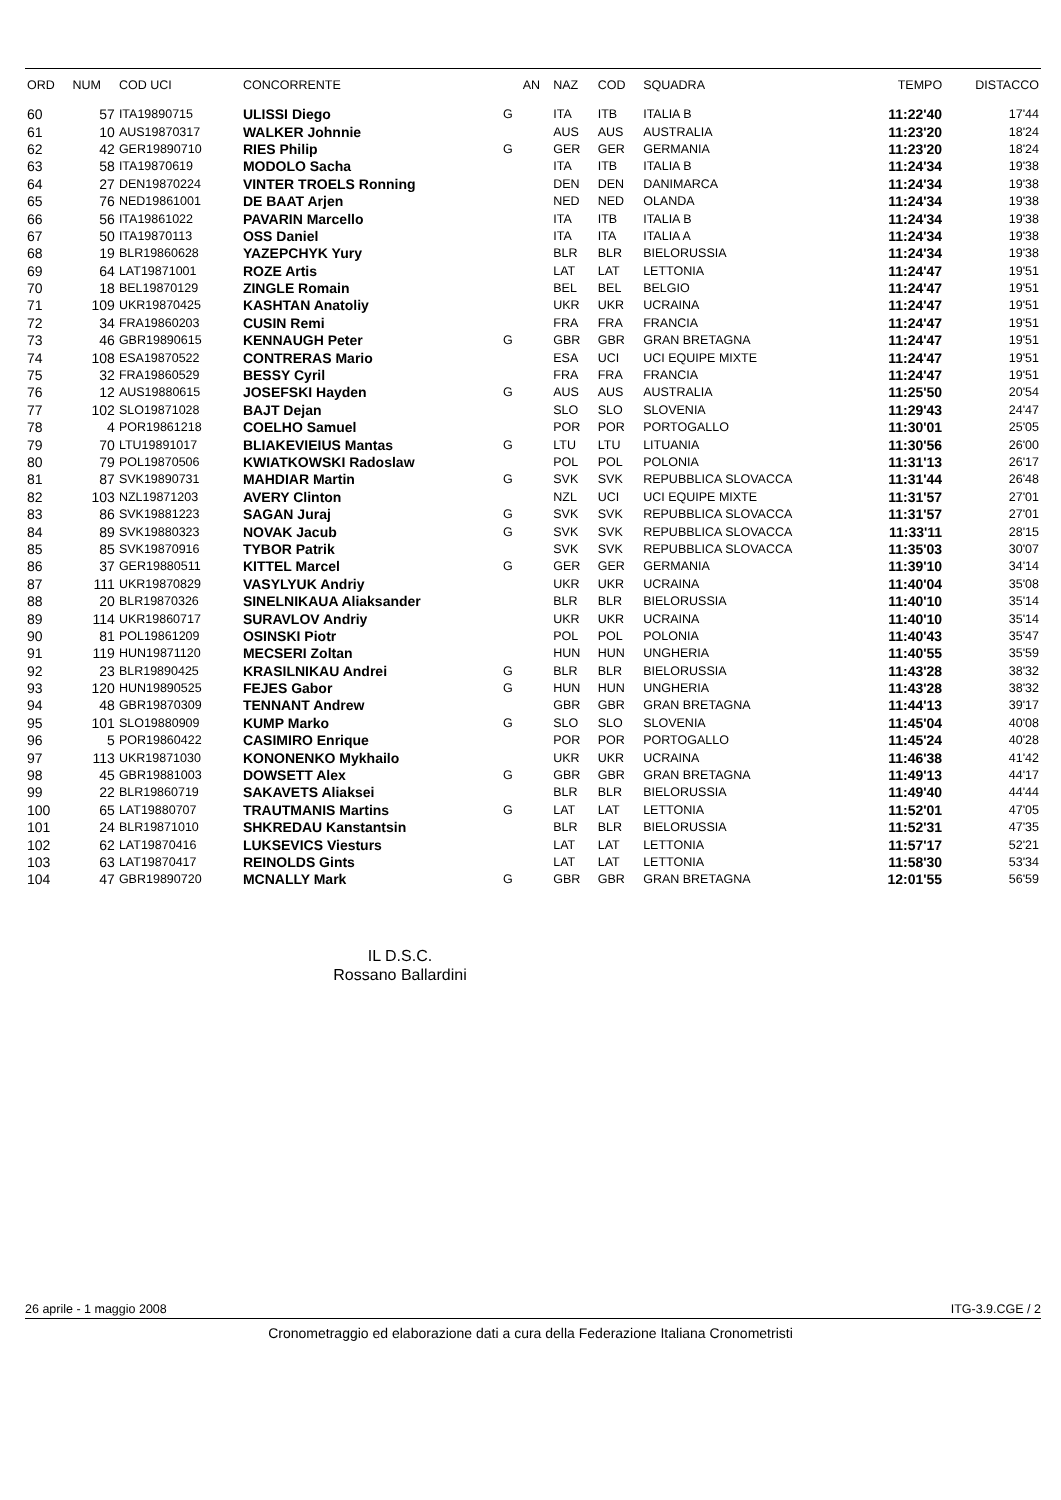| ORD | NUM | COD UCI | CONCORRENTE | | AN | NAZ | COD | SQUADRA | TEMPO | DISTACCO |
| --- | --- | --- | --- | --- | --- | --- | --- | --- | --- | --- |
| 60 | 57 | ITA19890715 | ULISSI Diego | G | | ITA | ITB | ITALIA B | 11:22'40 | 17'44 |
| 61 | 10 | AUS19870317 | WALKER Johnnie | | | AUS | AUS | AUSTRALIA | 11:23'20 | 18'24 |
| 62 | 42 | GER19890710 | RIES Philip | G | | GER | GER | GERMANIA | 11:23'20 | 18'24 |
| 63 | 58 | ITA19870619 | MODOLO Sacha | | | ITA | ITB | ITALIA B | 11:24'34 | 19'38 |
| 64 | 27 | DEN19870224 | VINTER TROELS Ronning | | | DEN | DEN | DANIMARCA | 11:24'34 | 19'38 |
| 65 | 76 | NED19861001 | DE BAAT Arjen | | | NED | NED | OLANDA | 11:24'34 | 19'38 |
| 66 | 56 | ITA19861022 | PAVARIN Marcello | | | ITA | ITB | ITALIA B | 11:24'34 | 19'38 |
| 67 | 50 | ITA19870113 | OSS Daniel | | | ITA | ITA | ITALIA A | 11:24'34 | 19'38 |
| 68 | 19 | BLR19860628 | YAZEPCHYK Yury | | | BLR | BLR | BIELORUSSIA | 11:24'34 | 19'38 |
| 69 | 64 | LAT19871001 | ROZE Artis | | | LAT | LAT | LETTONIA | 11:24'47 | 19'51 |
| 70 | 18 | BEL19870129 | ZINGLE Romain | | | BEL | BEL | BELGIO | 11:24'47 | 19'51 |
| 71 | 109 | UKR19870425 | KASHTAN Anatoliy | | | UKR | UKR | UCRAINA | 11:24'47 | 19'51 |
| 72 | 34 | FRA19860203 | CUSIN Remi | | | FRA | FRA | FRANCIA | 11:24'47 | 19'51 |
| 73 | 46 | GBR19890615 | KENNAUGH Peter | G | | GBR | GBR | GRAN BRETAGNA | 11:24'47 | 19'51 |
| 74 | 108 | ESA19870522 | CONTRERAS Mario | | | ESA | UCI | UCI EQUIPE MIXTE | 11:24'47 | 19'51 |
| 75 | 32 | FRA19860529 | BESSY Cyril | | | FRA | FRA | FRANCIA | 11:24'47 | 19'51 |
| 76 | 12 | AUS19880615 | JOSEFSKI Hayden | G | | AUS | AUS | AUSTRALIA | 11:25'50 | 20'54 |
| 77 | 102 | SLO19871028 | BAJT Dejan | | | SLO | SLO | SLOVENIA | 11:29'43 | 24'47 |
| 78 | 4 | POR19861218 | COELHO Samuel | | | POR | POR | PORTOGALLO | 11:30'01 | 25'05 |
| 79 | 70 | LTU19891017 | BLIAKEVIEIUS Mantas | G | | LTU | LTU | LITUANIA | 11:30'56 | 26'00 |
| 80 | 79 | POL19870506 | KWIATKOWSKI Radoslaw | | | POL | POL | POLONIA | 11:31'13 | 26'17 |
| 81 | 87 | SVK19890731 | MAHDIAR Martin | G | | SVK | SVK | REPUBBLICA SLOVACCA | 11:31'44 | 26'48 |
| 82 | 103 | NZL19871203 | AVERY Clinton | | | NZL | UCI | UCI EQUIPE MIXTE | 11:31'57 | 27'01 |
| 83 | 86 | SVK19881223 | SAGAN Juraj | G | | SVK | SVK | REPUBBLICA SLOVACCA | 11:31'57 | 27'01 |
| 84 | 89 | SVK19880323 | NOVAK Jacub | G | | SVK | SVK | REPUBBLICA SLOVACCA | 11:33'11 | 28'15 |
| 85 | 85 | SVK19870916 | TYBOR Patrik | | | SVK | SVK | REPUBBLICA SLOVACCA | 11:35'03 | 30'07 |
| 86 | 37 | GER19880511 | KITTEL Marcel | G | | GER | GER | GERMANIA | 11:39'10 | 34'14 |
| 87 | 111 | UKR19870829 | VASYLYUK Andriy | | | UKR | UKR | UCRAINA | 11:40'04 | 35'08 |
| 88 | 20 | BLR19870326 | SINELNIKAUA Aliaksander | | | BLR | BLR | BIELORUSSIA | 11:40'10 | 35'14 |
| 89 | 114 | UKR19860717 | SURAVLOV Andriy | | | UKR | UKR | UCRAINA | 11:40'10 | 35'14 |
| 90 | 81 | POL19861209 | OSINSKI Piotr | | | POL | POL | POLONIA | 11:40'43 | 35'47 |
| 91 | 119 | HUN19871120 | MECSERI Zoltan | | | HUN | HUN | UNGHERIA | 11:40'55 | 35'59 |
| 92 | 23 | BLR19890425 | KRASILNIKAU Andrei | G | | BLR | BLR | BIELORUSSIA | 11:43'28 | 38'32 |
| 93 | 120 | HUN19890525 | FEJES Gabor | G | | HUN | HUN | UNGHERIA | 11:43'28 | 38'32 |
| 94 | 48 | GBR19870309 | TENNANT Andrew | | | GBR | GBR | GRAN BRETAGNA | 11:44'13 | 39'17 |
| 95 | 101 | SLO19880909 | KUMP Marko | G | | SLO | SLO | SLOVENIA | 11:45'04 | 40'08 |
| 96 | 5 | POR19860422 | CASIMIRO Enrique | | | POR | POR | PORTOGALLO | 11:45'24 | 40'28 |
| 97 | 113 | UKR19871030 | KONONENKO Mykhailo | | | UKR | UKR | UCRAINA | 11:46'38 | 41'42 |
| 98 | 45 | GBR19881003 | DOWSETT Alex | G | | GBR | GBR | GRAN BRETAGNA | 11:49'13 | 44'17 |
| 99 | 22 | BLR19860719 | SAKAVETS Aliaksei | | | BLR | BLR | BIELORUSSIA | 11:49'40 | 44'44 |
| 100 | 65 | LAT19880707 | TRAUTMANIS Martins | G | | LAT | LAT | LETTONIA | 11:52'01 | 47'05 |
| 101 | 24 | BLR19871010 | SHKREDAU Kanstantsin | | | BLR | BLR | BIELORUSSIA | 11:52'31 | 47'35 |
| 102 | 62 | LAT19870416 | LUKSEVICS Viesturs | | | LAT | LAT | LETTONIA | 11:57'17 | 52'21 |
| 103 | 63 | LAT19870417 | REINOLDS Gints | | | LAT | LAT | LETTONIA | 11:58'30 | 53'34 |
| 104 | 47 | GBR19890720 | MCNALLY Mark | G | | GBR | GBR | GRAN BRETAGNA | 12:01'55 | 56'59 |
IL D.S.C.
Rossano Ballardini
26 aprile - 1 maggio 2008 ITG-3.9.CGE / 2
Cronometraggio ed elaborazione dati a cura della Federazione Italiana Cronometristi